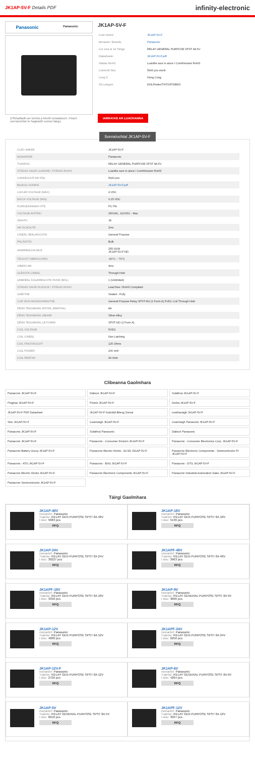JK1AP-5V-F Details PDF
infinity-electronic
Panasonic
Panasonic
D'fhéadfadh an íomhá a bheith ionadaíoch. Féach sonraíochtaí le haghaidh sonraí táirge.
JK1AP-5V-F
| Cuid Uimhir: | JK1AP-5V-F |
| Monaróir / Branda: | Panasonic |
| Cur síos ar an Táirge | RELAY GENERAL PURPOSE SPST 8A 5V |
| Datasheets: | JK1AP-5V-F.pdf |
| Stádas RoHS | Luaidhe saor in aisce / Comhlíonann RoHS |
| Coinníoll Stoc | 5943 pcs stock |
| Long Ó | Hong Cong |
| Slí Loingsiú | DHL/Fedex/TNT/UPS/EMS |
IARRATAS AR LUACHANNA
Sonraíochtaí JK1AP-5V-F
| CUID UIMHIR | JK1AP-5V-F |
| MONARÓIR | Panasonic |
| TUAIRISC | RELAY GENERAL PURPOSE SPST 8A 5V |
| STÁDAS SAOR LUAIDHE / STÁDAS ROHS | Luaidhe saor in aisce / Comhlíonann RoHS |
| CAINNÍOCHT AR FÁIL | 5943 pcs |
| BILEOG SONRAÍ | JK1AP-5V-F.pdf |
| CAS AR VOLTAGE (MAX) | 4 VDC |
| MÚCH VOLTAGE (MIN) | 0.25 VDC |
| FOIRCEANNADH STÍL | PC Pin |
| VOLTAGE AISTRIÚ | 250VAC, 110VDC - Max |
| SRAITH | JK |
| AM SCAOILTE | 2ms |
| CINEÁL SEALAÍOCHTA | General Purpose |
| PACÁISTIÚ | Bulk |
| AINMNEACHA EILE | 255-2934 JK1AP-5V-F-ND |
| TEOCHT OIBRIÚCHÁIN | -40°C ~ 70°C |
| OIBRIÚ AM | 4ms |
| GLÉASTA CINEÁL | Through Hole |
| LEIBHÉAL ÍOGAIREACHTA TAISE (MSL) | 1 (Unlimited) |
| STÁDAS SAOR IN AISCE / STÁDAS ROHS | Lead free / RoHS Compliant |
| GNÉITHE | Sealed - Fully |
| CUR SÍOS MIONSONRAITHE | General Purpose Relay SPST-NO (1 Form A) 5VDC Coil Through Hole |
| DÉAN TEAGMHÁIL RÁTÁIL (REATHA) | 8A |
| DÉAN TEAGMHÁIL ÁBHAR | Silver Alloy |
| DÉAN TEAGMHÁIL LE FOIRM | SPST-NO (1 Form A) |
| COIL VOLTAGE | 5VDC |
| COIL CINEÁL | Non Latching |
| COIL FRIOTAÍOCHT | 125 Ohms |
| COIL POWER | 200 mW |
| COIL REATHA | 40.0mA |
Clibeanna Gaolmhara
Panasonic JK1AP-5V-F
Dáileoir JK1AP-5V-F
Soláthraí JK1AP-5V-F
Praghas JK1AP-5V-F
Pictiúir JK1AP-5V-F
Íomhá JK1AP-5V-F
JK1AP-5V-F PDF Datasheet
JK1AP-5V-F Íoslódáil Bileog Sonraí
Leathanaigh JK1AP-5V-F
Stoc JK1AP-5V-F
Ceannaigh JK1AP-5V-F
Ceannaigh Panasonic JK1AP-5V-F
Panasonic JK1AP-5V-F
Soláthraí Panasonic
Dáileoir Panasonic
Panasonic JK1AP-5V-F
Panasonic - Consumer Division JK1AP-5V-F
Panasonic - Consumer Electronics Corp. JK1AP-5V-F
Panasonic Battery Group JK1AP-5V-F
Panasonic Electric Works - ACSD JK1AP-5V-F
Panasonic Electronic Components - Semiconductor Pr JK1AP-5V-F
Panasonic - ATG JK1AP-5V-F
Panasonic - BSG JK1AP-5V-F
Panasonic - DTG JK1AP-5V-F
Panasonic Electric Works JK1AP-5V-F
Panasonic Electronic Components JK1AP-5V-F
Panasonic Industrial Automation Sales JK1AP-5V-F
Panasonic Semiconductor JK1AP-5V-F
Táirgí Gaolmhara
JK1AP-48V
monaróirí: Panasonic
Tuairisc: RELAY GEN PURPOSE SPST 8A 48V
I stoc: 5083 pcs
RFQ
JK1AP-18V
monaróirí: Panasonic
Tuairisc: RELAY GEN PURPOSE SPST 8A 18V
I stoc: 5136 pcs
RFQ
JK1AP-24V
monaróirí: Panasonic
Tuairisc: RELAY GEN PURPOSE SPST 8A 24V
I stoc: 39227 pcs
RFQ
JK1APF-48V
monaróirí: Panasonic
Tuairisc: RELAY GEN PURPOSE SPST 8A 48V
I stoc: 3963 pcs
RFQ
JK1APF-18V
monaróirí: Panasonic
Tuairisc: RELAY GEN PURPOSE SPST 8A 18V
I stoc: 3330 pcs
RFQ
JK1AP-9V
monaróirí: Panasonic
Tuairisc: RELAY GENERAL PURPOSE SPST 8A 9V
I stoc: 3896 pcs
RFQ
JK1AP-12V
monaróirí: Panasonic
Tuairisc: RELAY GEN PURPOSE SPST 8A 12V
I stoc: 4680 pcs
RFQ
JK1APF-24V
monaróirí: Panasonic
Tuairisc: RELAY GEN PURPOSE SPST 8A 24V
I stoc: 6256 pcs
RFQ
JK1AP-12V-F
monaróirí: Panasonic
Tuairisc: RELAY GEN PURPOSE SPST 8A 12V
I stoc: 2726 pcs
RFQ
JK1AP-6V
monaróirí: Panasonic
Tuairisc: RELAY GENERAL PURPOSE SPST 8A 6V
I stoc: 4264 pcs
RFQ
JK1AP-5V
monaróirí: Panasonic
Tuairisc: RELAY GENERAL PURPOSE SPST 8A 5V
I stoc: 6016 pcs
RFQ
JK1APF-12V
monaróirí: Panasonic
Tuairisc: RELAY GEN PURPOSE SPST 8A 12V
I stoc: 3937 pcs
RFQ